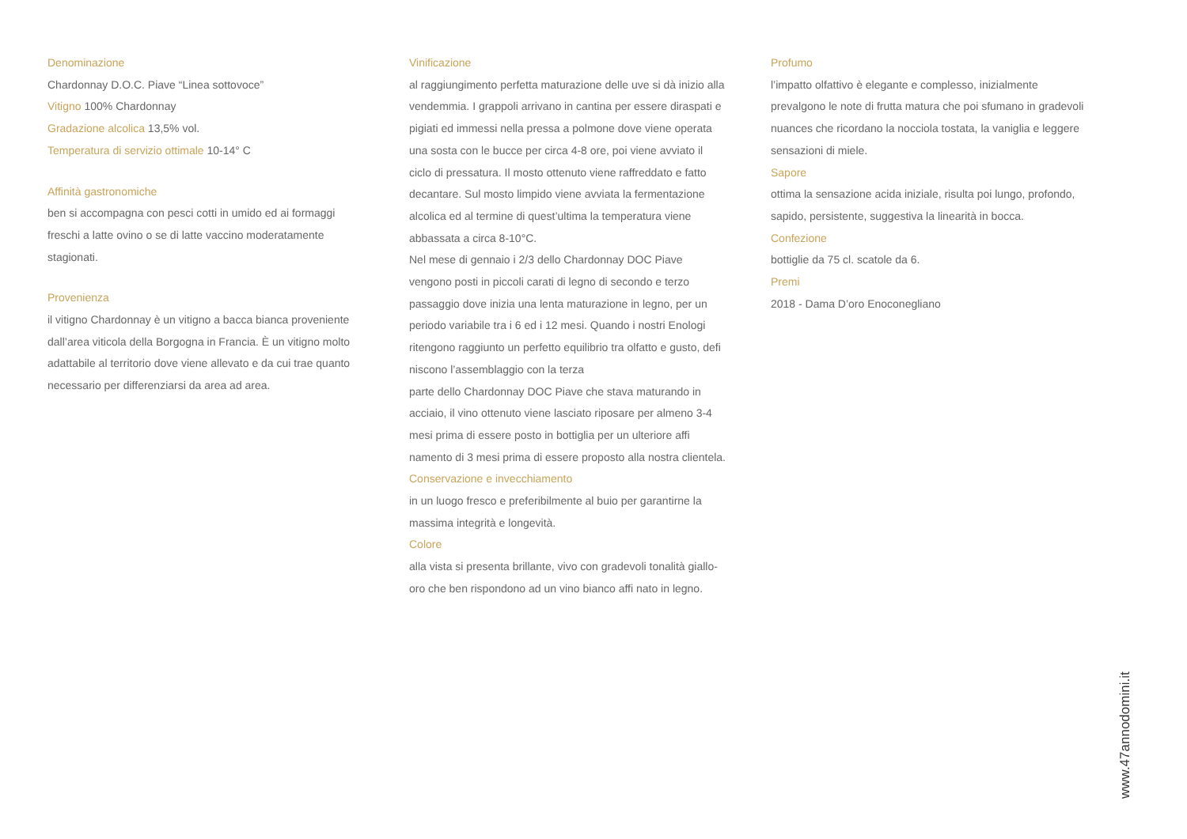Denominazione
Chardonnay D.O.C. Piave “Linea sottovoce”
Vitigno 100% Chardonnay
Gradazione alcolica 13,5% vol.
Temperatura di servizio ottimale 10-14° C
Affinità gastronomiche
ben si accompagna con pesci cotti in umido ed ai formaggi freschi a latte ovino o se di latte vaccino moderatamente stagionati.
Provenienza
il vitigno Chardonnay è un vitigno a bacca bianca proveniente dall’area viticola della Borgogna in Francia. È un vitigno molto adattabile al territorio dove viene allevato e da cui trae quanto necessario per differenziarsi da area ad area.
Vinificazione
al raggiungimento perfetta maturazione delle uve si dà inizio alla vendemmia. I grappoli arrivano in cantina per essere diraspati e pigiati ed immessi nella pressa a polmone dove viene operata una sosta con le bucce per circa 4-8 ore, poi viene avviato il ciclo di pressatura. Il mosto ottenuto viene raffreddato e fatto decantare. Sul mosto limpido viene avviata la fermentazione alcolica ed al termine di quest’ultima la temperatura viene abbassata a circa 8-10°C.
Nel mese di gennaio i 2/3 dello Chardonnay DOC Piave vengono posti in piccoli carati di legno di secondo e terzo passaggio dove inizia una lenta maturazione in legno, per un periodo variabile tra i 6 ed i 12 mesi. Quando i nostri Enologi ritengono raggiunto un perfetto equilibrio tra olfatto e gusto, defi niscono l’assemblaggio con la terza
parte dello Chardonnay DOC Piave che stava maturando in acciaio, il vino ottenuto viene lasciato riposare per almeno 3-4 mesi prima di essere posto in bottiglia per un ulteriore affi namento di 3 mesi prima di essere proposto alla nostra clientela.
Conservazione e invecchiamento
in un luogo fresco e preferibilmente al buio per garantirne la massima integrità e longevità.
Colore
alla vista si presenta brillante, vivo con gradevoli tonalità giallo-oro che ben rispondono ad un vino bianco affi nato in legno.
Profumo
l’impatto olfattivo è elegante e complesso, inizialmente prevalgono le note di frutta matura che poi sfumano in gradevoli nuances che ricordano la nocciola tostata, la vaniglia e leggere sensazioni di miele.
Sapore
ottima la sensazione acida iniziale, risulta poi lungo, profondo, sapido, persistente, suggestiva la linearità in bocca.
Confezione
bottiglie da 75 cl. scatole da 6.
Premi
2018 - Dama D’oro Enoconegliano
www.47annodomini.it